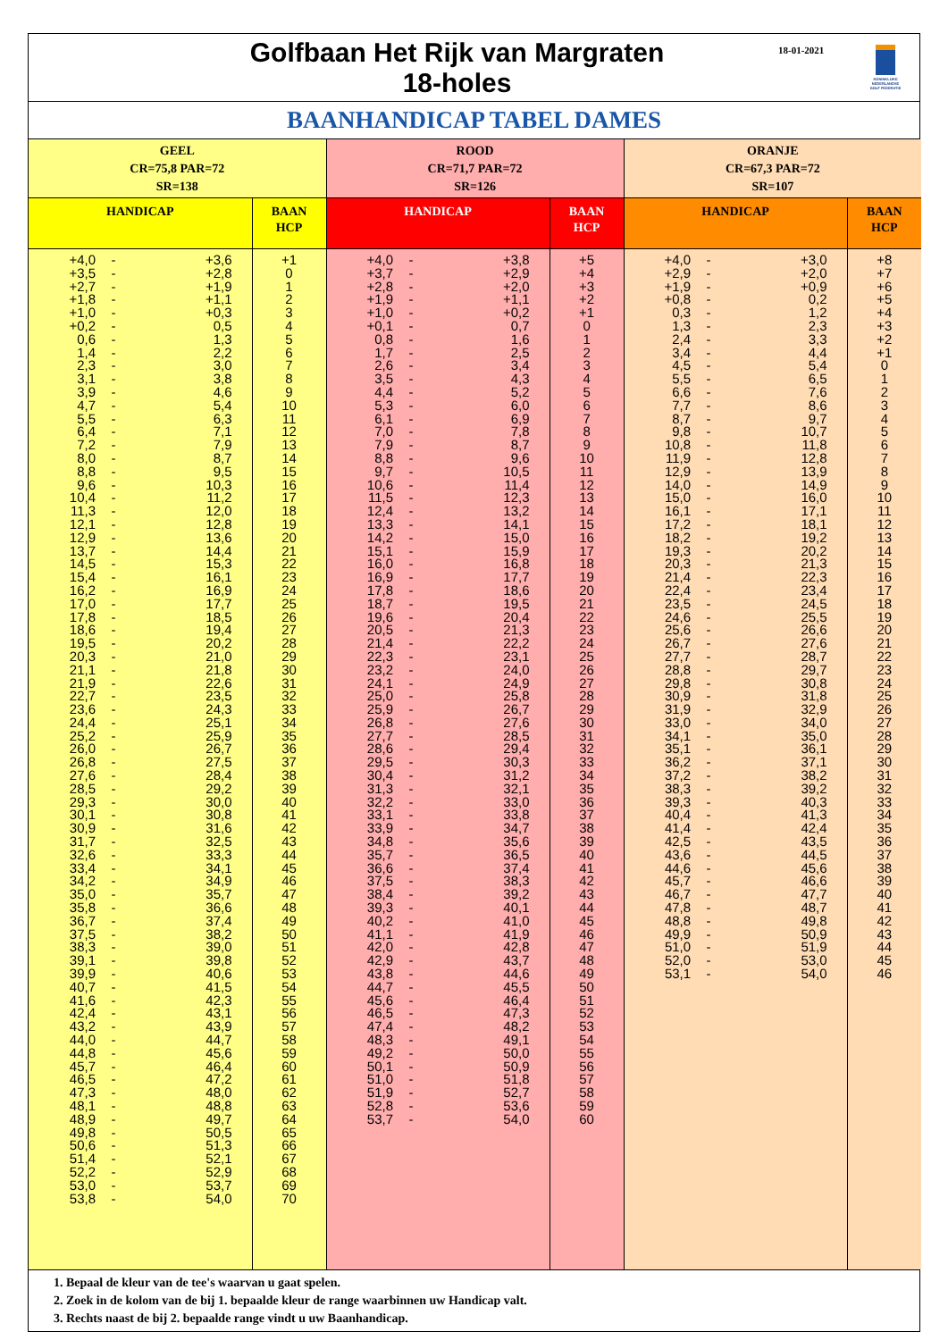Golfbaan Het Rijk van Margraten
18-holes
18-01-2021
KONINKLIJKE NEDERLANDSE GOLF FEDERATIE
BAANHANDICAP TABEL DAMES
| GEEL CR=75,8 PAR=72 SR=138 | | | | ROOD CR=71,7 PAR=72 SR=126 | | | | ORANJE CR=67,3 PAR=72 SR=107 | | | |
| --- | --- | --- | --- | --- | --- | --- | --- | --- | --- | --- | --- |
| HANDICAP | | | BAAN HCP | HANDICAP | | | BAAN HCP | HANDICAP | | | BAAN HCP |
| +4,0 | - | +3,6 | +1 | +4,0 | - | +3,8 | +5 | +4,0 | - | +3,0 | +8 |
| +3,5 | - | +2,8 | 0 | +3,7 | - | +2,9 | +4 | +2,9 | - | +2,0 | +7 |
| +2,7 | - | +1,9 | 1 | +2,8 | - | +2,0 | +3 | +1,9 | - | +0,9 | +6 |
| +1,8 | - | +1,1 | 2 | +1,9 | - | +1,1 | +2 | +0,8 | - | 0,2 | +5 |
| +1,0 | - | +0,3 | 3 | +1,0 | - | +0,2 | +1 | 0,3 | - | 1,2 | +4 |
| +0,2 | - | 0,5 | 4 | +0,1 | - | 0,7 | 0 | 1,3 | - | 2,3 | +3 |
| 0,6 | - | 1,3 | 5 | 0,8 | - | 1,6 | 1 | 2,4 | - | 3,3 | +2 |
| 1,4 | - | 2,2 | 6 | 1,7 | - | 2,5 | 2 | 3,4 | - | 4,4 | +1 |
| 2,3 | - | 3,0 | 7 | 2,6 | - | 3,4 | 3 | 4,5 | - | 5,4 | 0 |
| 3,1 | - | 3,8 | 8 | 3,5 | - | 4,3 | 4 | 5,5 | - | 6,5 | 1 |
| 3,9 | - | 4,6 | 9 | 4,4 | - | 5,2 | 5 | 6,6 | - | 7,6 | 2 |
| 4,7 | - | 5,4 | 10 | 5,3 | - | 6,0 | 6 | 7,7 | - | 8,6 | 3 |
| 5,5 | - | 6,3 | 11 | 6,1 | - | 6,9 | 7 | 8,7 | - | 9,7 | 4 |
| 6,4 | - | 7,1 | 12 | 7,0 | - | 7,8 | 8 | 9,8 | - | 10,7 | 5 |
| 7,2 | - | 7,9 | 13 | 7,9 | - | 8,7 | 9 | 10,8 | - | 11,8 | 6 |
| 8,0 | - | 8,7 | 14 | 8,8 | - | 9,6 | 10 | 11,9 | - | 12,8 | 7 |
| 8,8 | - | 9,5 | 15 | 9,7 | - | 10,5 | 11 | 12,9 | - | 13,9 | 8 |
| 9,6 | - | 10,3 | 16 | 10,6 | - | 11,4 | 12 | 14,0 | - | 14,9 | 9 |
| 10,4 | - | 11,2 | 17 | 11,5 | - | 12,3 | 13 | 15,0 | - | 16,0 | 10 |
| 11,3 | - | 12,0 | 18 | 12,4 | - | 13,2 | 14 | 16,1 | - | 17,1 | 11 |
| 12,1 | - | 12,8 | 19 | 13,3 | - | 14,1 | 15 | 17,2 | - | 18,1 | 12 |
| 12,9 | - | 13,6 | 20 | 14,2 | - | 15,0 | 16 | 18,2 | - | 19,2 | 13 |
| 13,7 | - | 14,4 | 21 | 15,1 | - | 15,9 | 17 | 19,3 | - | 20,2 | 14 |
| 14,5 | - | 15,3 | 22 | 16,0 | - | 16,8 | 18 | 20,3 | - | 21,3 | 15 |
| 15,4 | - | 16,1 | 23 | 16,9 | - | 17,7 | 19 | 21,4 | - | 22,3 | 16 |
| 16,2 | - | 16,9 | 24 | 17,8 | - | 18,6 | 20 | 22,4 | - | 23,4 | 17 |
| 17,0 | - | 17,7 | 25 | 18,7 | - | 19,5 | 21 | 23,5 | - | 24,5 | 18 |
| 17,8 | - | 18,5 | 26 | 19,6 | - | 20,4 | 22 | 24,6 | - | 25,5 | 19 |
| 18,6 | - | 19,4 | 27 | 20,5 | - | 21,3 | 23 | 25,6 | - | 26,6 | 20 |
| 19,5 | - | 20,2 | 28 | 21,4 | - | 22,2 | 24 | 26,7 | - | 27,6 | 21 |
| 20,3 | - | 21,0 | 29 | 22,3 | - | 23,1 | 25 | 27,7 | - | 28,7 | 22 |
| 21,1 | - | 21,8 | 30 | 23,2 | - | 24,0 | 26 | 28,8 | - | 29,7 | 23 |
| 21,9 | - | 22,6 | 31 | 24,1 | - | 24,9 | 27 | 29,8 | - | 30,8 | 24 |
| 22,7 | - | 23,5 | 32 | 25,0 | - | 25,8 | 28 | 30,9 | - | 31,8 | 25 |
| 23,6 | - | 24,3 | 33 | 25,9 | - | 26,7 | 29 | 31,9 | - | 32,9 | 26 |
| 24,4 | - | 25,1 | 34 | 26,8 | - | 27,6 | 30 | 33,0 | - | 34,0 | 27 |
| 25,2 | - | 25,9 | 35 | 27,7 | - | 28,5 | 31 | 34,1 | - | 35,0 | 28 |
| 26,0 | - | 26,7 | 36 | 28,6 | - | 29,4 | 32 | 35,1 | - | 36,1 | 29 |
| 26,8 | - | 27,5 | 37 | 29,5 | - | 30,3 | 33 | 36,2 | - | 37,1 | 30 |
| 27,6 | - | 28,4 | 38 | 30,4 | - | 31,2 | 34 | 37,2 | - | 38,2 | 31 |
| 28,5 | - | 29,2 | 39 | 31,3 | - | 32,1 | 35 | 38,3 | - | 39,2 | 32 |
| 29,3 | - | 30,0 | 40 | 32,2 | - | 33,0 | 36 | 39,3 | - | 40,3 | 33 |
| 30,1 | - | 30,8 | 41 | 33,1 | - | 33,8 | 37 | 40,4 | - | 41,3 | 34 |
| 30,9 | - | 31,6 | 42 | 33,9 | - | 34,7 | 38 | 41,4 | - | 42,4 | 35 |
| 31,7 | - | 32,5 | 43 | 34,8 | - | 35,6 | 39 | 42,5 | - | 43,5 | 36 |
| 32,6 | - | 33,3 | 44 | 35,7 | - | 36,5 | 40 | 43,6 | - | 44,5 | 37 |
| 33,4 | - | 34,1 | 45 | 36,6 | - | 37,4 | 41 | 44,6 | - | 45,6 | 38 |
| 34,2 | - | 34,9 | 46 | 37,5 | - | 38,3 | 42 | 45,7 | - | 46,6 | 39 |
| 35,0 | - | 35,7 | 47 | 38,4 | - | 39,2 | 43 | 46,7 | - | 47,7 | 40 |
| 35,8 | - | 36,6 | 48 | 39,3 | - | 40,1 | 44 | 47,8 | - | 48,7 | 41 |
| 36,7 | - | 37,4 | 49 | 40,2 | - | 41,0 | 45 | 48,8 | - | 49,8 | 42 |
| 37,5 | - | 38,2 | 50 | 41,1 | - | 41,9 | 46 | 49,9 | - | 50,9 | 43 |
| 38,3 | - | 39,0 | 51 | 42,0 | - | 42,8 | 47 | 51,0 | - | 51,9 | 44 |
| 39,1 | - | 39,8 | 52 | 42,9 | - | 43,7 | 48 | 52,0 | - | 53,0 | 45 |
| 39,9 | - | 40,6 | 53 | 43,8 | - | 44,6 | 49 | 53,1 | - | 54,0 | 46 |
| 40,7 | - | 41,5 | 54 | 44,7 | - | 45,5 | 50 | | | | |
| 41,6 | - | 42,3 | 55 | 45,6 | - | 46,4 | 51 | | | | |
| 42,4 | - | 43,1 | 56 | 46,5 | - | 47,3 | 52 | | | | |
| 43,2 | - | 43,9 | 57 | 47,4 | - | 48,2 | 53 | | | | |
| 44,0 | - | 44,7 | 58 | 48,3 | - | 49,1 | 54 | | | | |
| 44,8 | - | 45,6 | 59 | 49,2 | - | 50,0 | 55 | | | | |
| 45,7 | - | 46,4 | 60 | 50,1 | - | 50,9 | 56 | | | | |
| 46,5 | - | 47,2 | 61 | 51,0 | - | 51,8 | 57 | | | | |
| 47,3 | - | 48,0 | 62 | 51,9 | - | 52,7 | 58 | | | | |
| 48,1 | - | 48,8 | 63 | 52,8 | - | 53,6 | 59 | | | | |
| 48,9 | - | 49,7 | 64 | 53,7 | - | 54,0 | 60 | | | | |
| 49,8 | - | 50,5 | 65 | | | | | | | | |
| 50,6 | - | 51,3 | 66 | | | | | | | | |
| 51,4 | - | 52,1 | 67 | | | | | | | | |
| 52,2 | - | 52,9 | 68 | | | | | | | | |
| 53,0 | - | 53,7 | 69 | | | | | | | | |
| 53,8 | - | 54,0 | 70 | | | | | | | | |
1. Bepaal de kleur van de tee's waarvan u gaat spelen.
2. Zoek in de kolom van de bij 1. bepaalde kleur de range waarbinnen uw Handicap valt.
3. Rechts naast de bij 2. bepaalde range vindt u uw Baanhandicap.